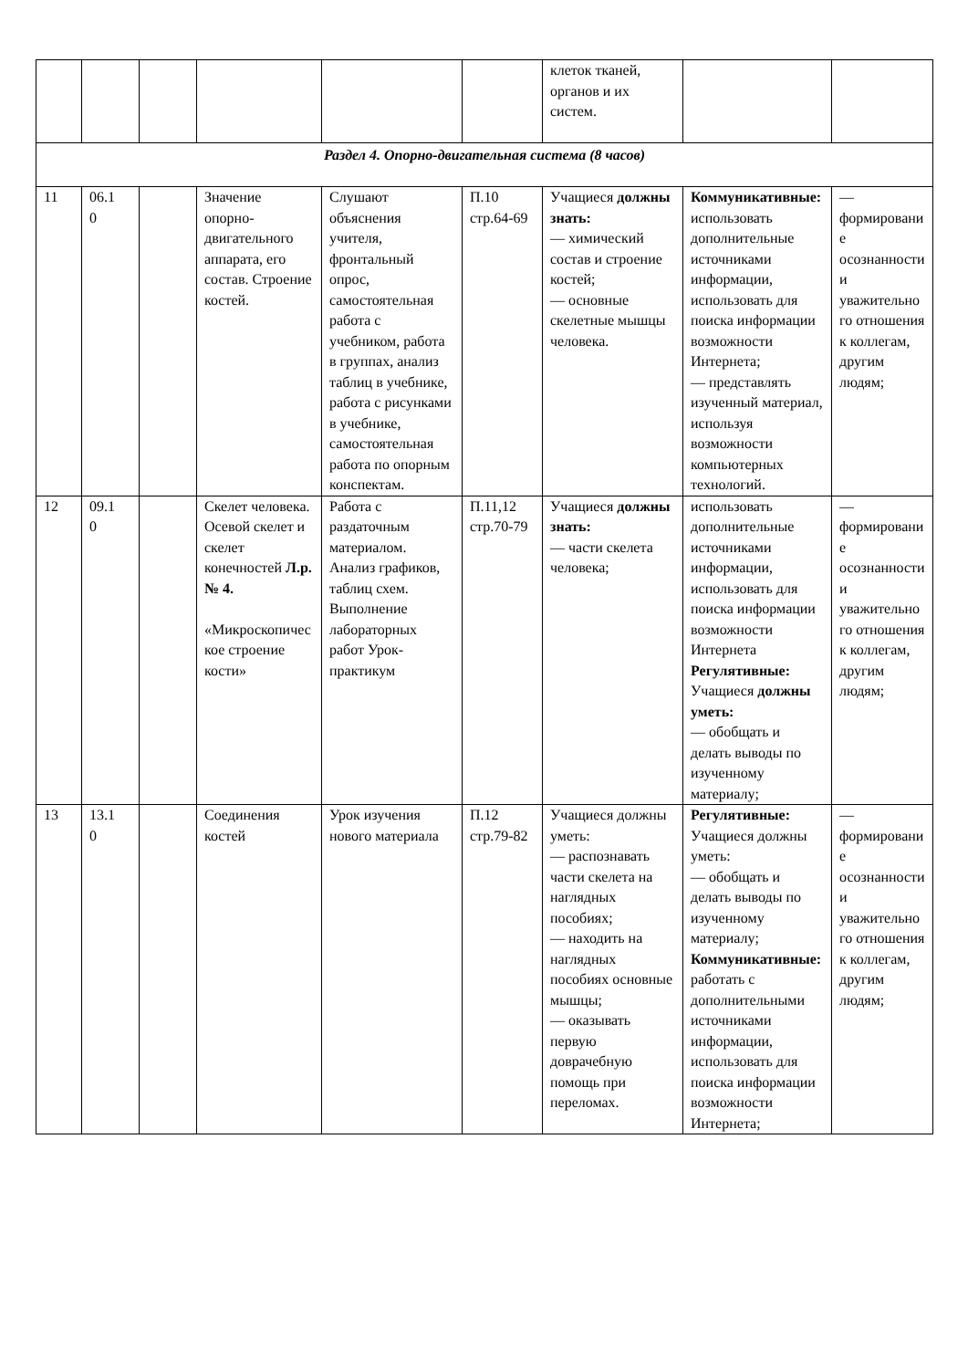| | | | | | | клеток тканей, органов и их систем. | | |
| Раздел 4. Опорно-двигательная система (8 часов) | | | | | | | | |
| 11 | 06.1 0 | | Значение опорно-двигательного аппарата, его состав. Строение костей. | Слушают объяснения учителя, фронтальный опрос, самостоятельная работа с учебником, работа в группах, анализ таблиц в учебнике, работа с рисунками в учебнике, самостоятельная работа по опорным конспектам. | П.10 стр.64-69 | Учащиеся должны знать: — химический состав и строение костей; — основные скелетные мышцы человека. | Коммуникативные: использовать дополнительные источниками информации, использовать для поиска информации возможности Интернета; — представлять изученный материал, используя возможности компьютерных технологий. | — формирование осознанности и уважительного отношения к коллегам, другим людям; |
| 12 | 09.1 0 | | Скелет человека. Осевой скелет и скелет конечностей Л.р. № 4. «Микроскопическое строение кости» | Работа с раздаточным материалом. Анализ графиков, таблиц схем. Выполнение лабораторных работ Урок-практикум | П.11,12 стр.70-79 | Учащиеся должны знать: — части скелета человека; | использовать дополнительные источниками информации, использовать для поиска информации возможности Интернета Регулятивные: Учащиеся должны уметь: — обобщать и делать выводы по изученному материалу; | — формирование осознанности и уважительного отношения к коллегам, другим людям; |
| 13 | 13.1 0 | | Соединения костей | Урок изучения нового материала | П.12 стр.79-82 | Учащиеся должны уметь: — распознавать части скелета на наглядных пособиях; — находить на наглядных пособиях основные мышцы; — оказывать первую доврачебную помощь при переломах. | Регулятивные: Учащиеся должны уметь: — обобщать и делать выводы по изученному материалу; Коммуникативные: работать с дополнительными источниками информации, использовать для поиска информации возможности Интернета; | — формирование осознанности и уважительного отношения к коллегам, другим людям; |